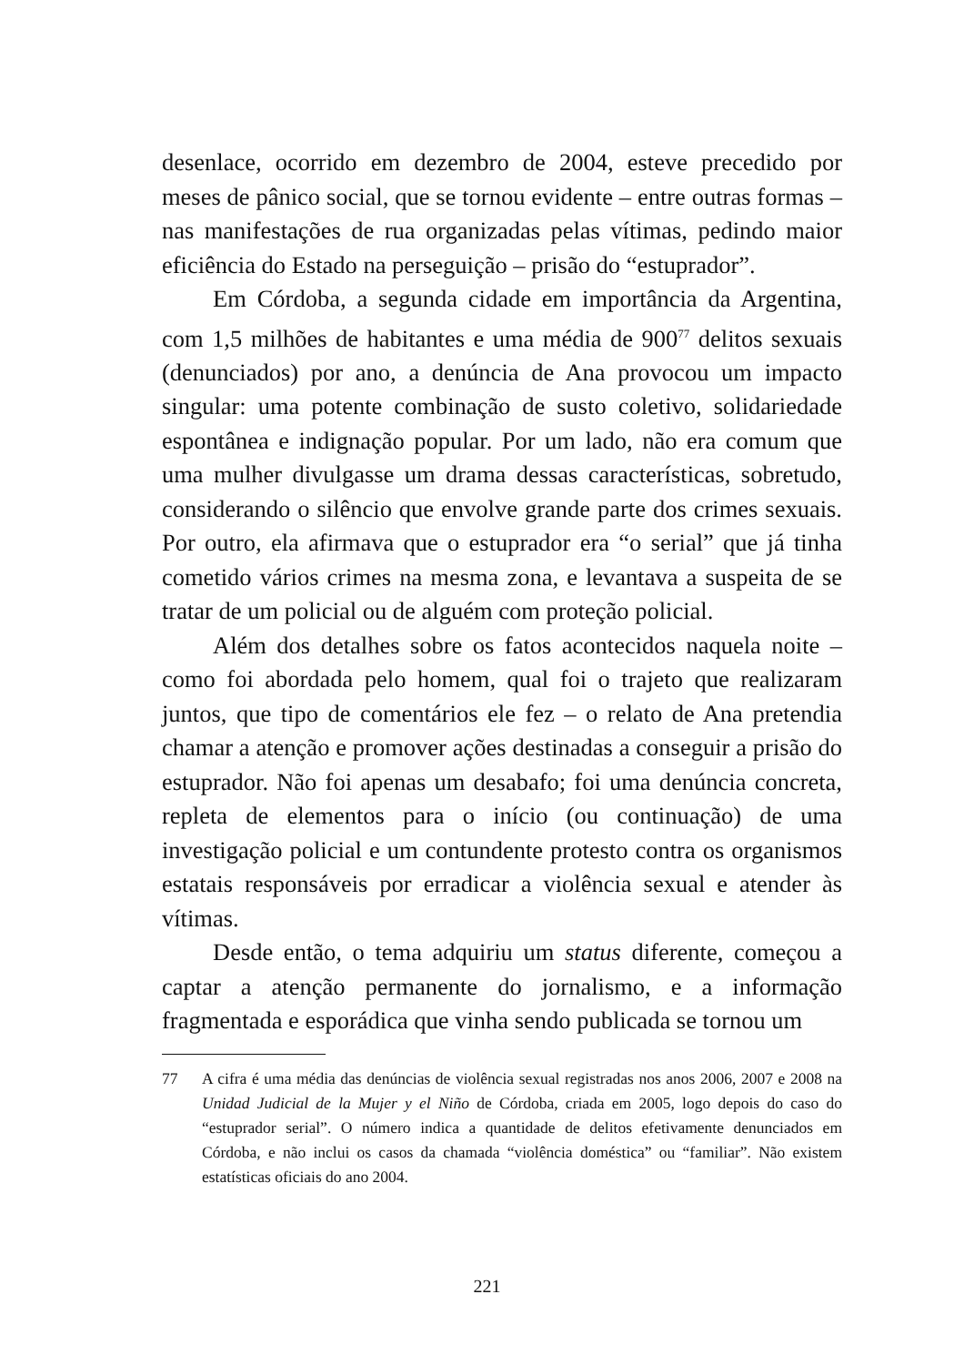desenlace, ocorrido em dezembro de 2004, esteve precedido por meses de pânico social, que se tornou evidente – entre outras formas – nas manifestações de rua organizadas pelas vítimas, pedindo maior eficiência do Estado na perseguição – prisão do “estuprador”.
Em Córdoba, a segunda cidade em importância da Argentina, com 1,5 milhões de habitantes e uma média de 900<sup>77</sup> delitos sexuais (denunciados) por ano, a denúncia de Ana provocou um impacto singular: uma potente combinação de susto coletivo, solidariedade espontânea e indignação popular. Por um lado, não era comum que uma mulher divulgasse um drama dessas características, sobretudo, considerando o silêncio que envolve grande parte dos crimes sexuais. Por outro, ela afirmava que o estuprador era “o serial” que já tinha cometido vários crimes na mesma zona, e levantava a suspeita de se tratar de um policial ou de alguém com proteção policial.
Além dos detalhes sobre os fatos acontecidos naquela noite – como foi abordada pelo homem, qual foi o trajeto que realizaram juntos, que tipo de comentários ele fez – o relato de Ana pretendia chamar a atenção e promover ações destinadas a conseguir a prisão do estuprador. Não foi apenas um desabafo; foi uma denúncia concreta, repleta de elementos para o início (ou continuação) de uma investigação policial e um contundente protesto contra os organismos estatais responsáveis por erradicar a violência sexual e atender às vítimas.
Desde então, o tema adquiriu um status diferente, começou a captar a atenção permanente do jornalismo, e a informação fragmentada e esporádica que vinha sendo publicada se tornou um
77 A cifra é uma média das denúncias de violência sexual registradas nos anos 2006, 2007 e 2008 na Unidad Judicial de la Mujer y el Niño de Córdoba, criada em 2005, logo depois do caso do “estuprador serial”. O número indica a quantidade de delitos efetivamente denunciados em Córdoba, e não inclui os casos da chamada “violência doméstica” ou “familiar”. Não existem estatísticas oficiais do ano 2004.
221